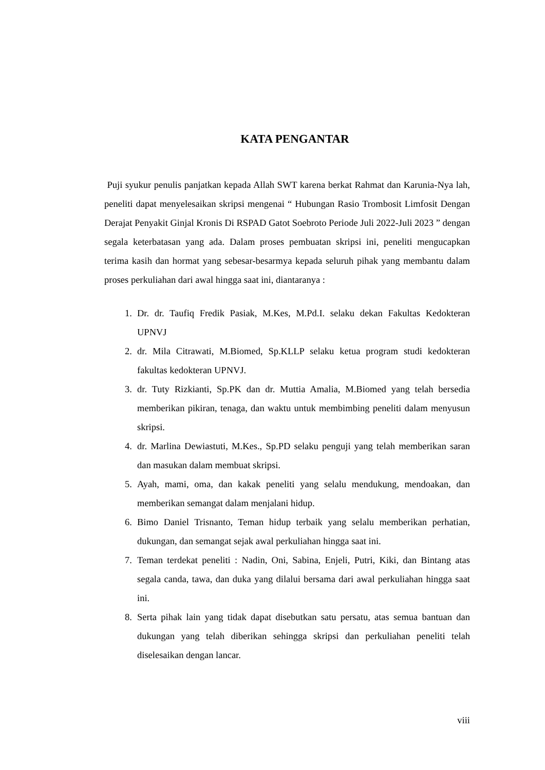KATA PENGANTAR
Puji syukur penulis panjatkan kepada Allah SWT karena berkat Rahmat dan Karunia-Nya lah, peneliti dapat menyelesaikan skripsi mengenai “ Hubungan Rasio Trombosit Limfosit Dengan Derajat Penyakit Ginjal Kronis Di RSPAD Gatot Soebroto Periode Juli 2022-Juli 2023 ” dengan segala keterbatasan yang ada. Dalam proses pembuatan skripsi ini, peneliti mengucapkan terima kasih dan hormat yang sebesar-besarmya kepada seluruh pihak yang membantu dalam proses perkuliahan dari awal hingga saat ini, diantaranya :
1. Dr. dr. Taufiq Fredik Pasiak, M.Kes, M.Pd.I. selaku dekan Fakultas Kedokteran UPNVJ
2. dr. Mila Citrawati, M.Biomed, Sp.KLLP selaku ketua program studi kedokteran fakultas kedokteran UPNVJ.
3. dr. Tuty Rizkianti, Sp.PK dan dr. Muttia Amalia, M.Biomed yang telah bersedia memberikan pikiran, tenaga, dan waktu untuk membimbing peneliti dalam menyusun skripsi.
4. dr. Marlina Dewiastuti, M.Kes., Sp.PD selaku penguji yang telah memberikan saran dan masukan dalam membuat skripsi.
5. Ayah, mami, oma, dan kakak peneliti yang selalu mendukung, mendoakan, dan memberikan semangat dalam menjalani hidup.
6. Bimo Daniel Trisnanto, Teman hidup terbaik yang selalu memberikan perhatian, dukungan, dan semangat sejak awal perkuliahan hingga saat ini.
7. Teman terdekat peneliti : Nadin, Oni, Sabina, Enjeli, Putri, Kiki, dan Bintang atas segala canda, tawa, dan duka yang dilalui bersama dari awal perkuliahan hingga saat ini.
8. Serta pihak lain yang tidak dapat disebutkan satu persatu, atas semua bantuan dan dukungan yang telah diberikan sehingga skripsi dan perkuliahan peneliti telah diselesaikan dengan lancar.
viii